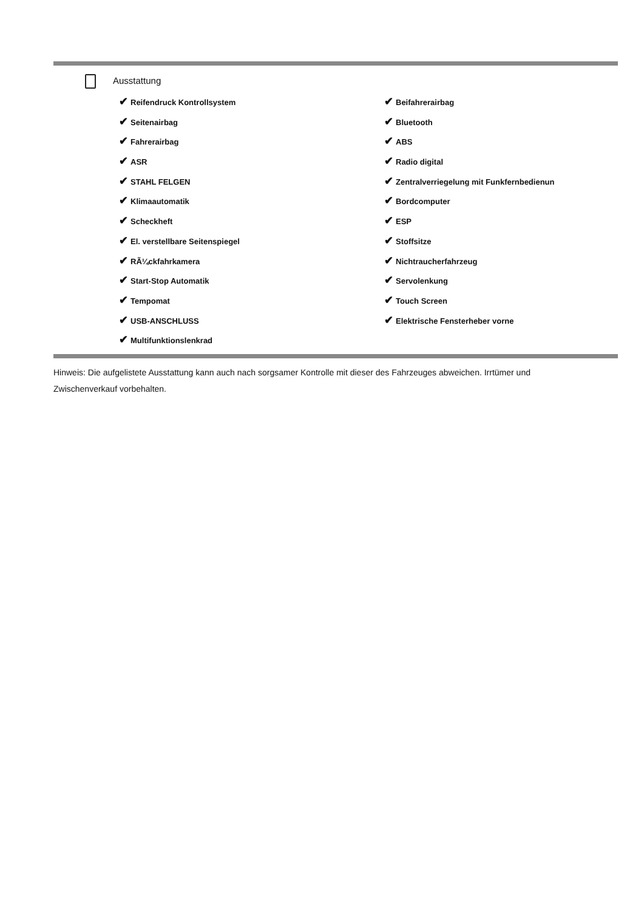Ausstattung
✔ Reifendruck Kontrollsystem
✔ Beifahrerairbag
✔ Seitenairbag
✔ Bluetooth
✔ Fahrerairbag
✔ ABS
✔ ASR
✔ Radio digital
✔ STAHL FELGEN
✔ Zentralverriegelung mit Funkfernbedienun
✔ Klimaautomatik
✔ Bordcomputer
✔ Scheckheft
✔ ESP
✔ El. verstellbare Seitenspiegel
✔ Stoffsitze
✔ RÃ¼ckfahrkamera
✔ Nichtraucherfahrzeug
✔ Start-Stop Automatik
✔ Servolenkung
✔ Tempomat
✔ Touch Screen
✔ USB-ANSCHLUSS
✔ Elektrische Fensterheber vorne
✔ Multifunktionslenkrad
Hinweis: Die aufgelistete Ausstattung kann auch nach sorgsamer Kontrolle mit dieser des Fahrzeuges abweichen. Irrtümer und Zwischenverkauf vorbehalten.